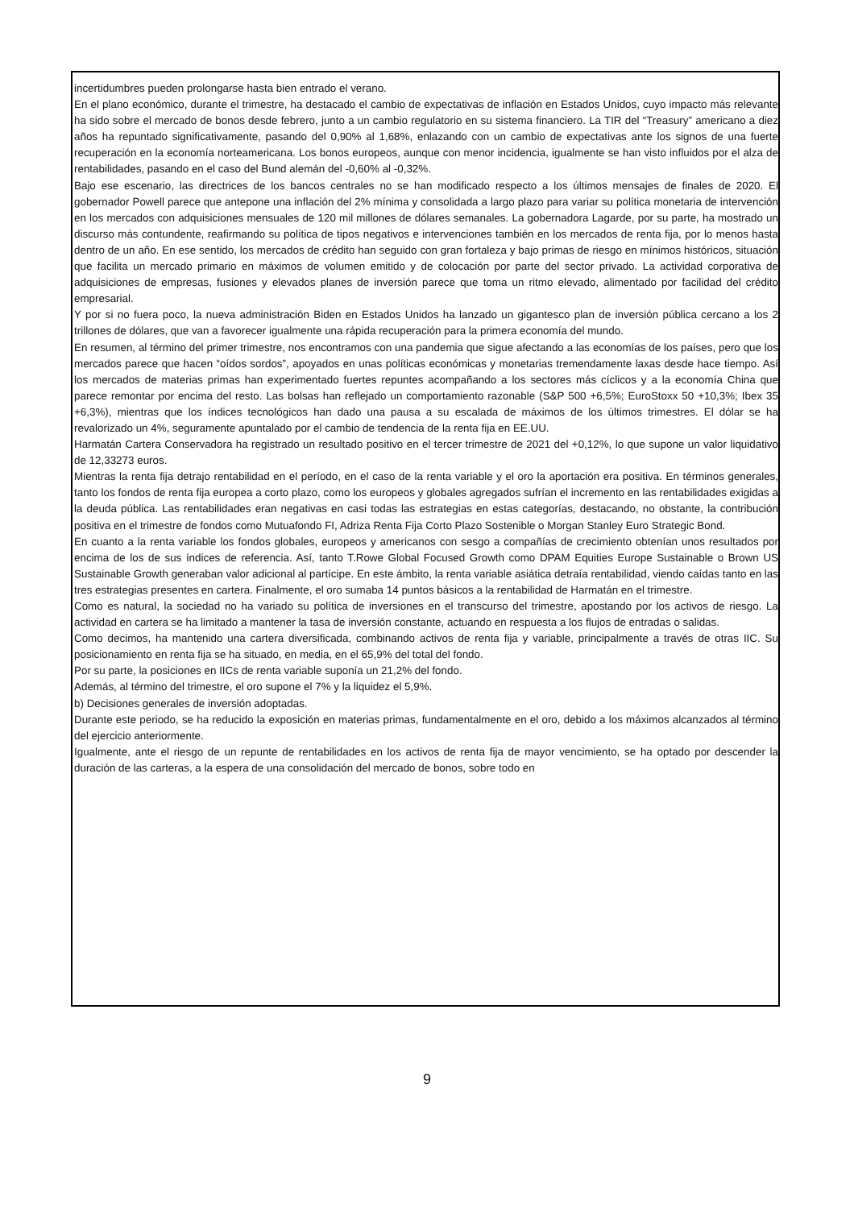incertidumbres pueden prolongarse hasta bien entrado el verano.
En el plano económico, durante el trimestre, ha destacado el cambio de expectativas de inflación en Estados Unidos, cuyo impacto más relevante ha sido sobre el mercado de bonos desde febrero, junto a un cambio regulatorio en su sistema financiero. La TIR del “Treasury” americano a diez años ha repuntado significativamente, pasando del 0,90% al 1,68%, enlazando con un cambio de expectativas ante los signos de una fuerte recuperación en la economía norteamericana. Los bonos europeos, aunque con menor incidencia, igualmente se han visto influidos por el alza de rentabilidades, pasando en el caso del Bund alemán del -0,60% al -0,32%.
Bajo ese escenario, las directrices de los bancos centrales no se han modificado respecto a los últimos mensajes de finales de 2020. El gobernador Powell parece que antepone una inflación del 2% mínima y consolidada a largo plazo para variar su política monetaria de intervención en los mercados con adquisiciones mensuales de 120 mil millones de dólares semanales. La gobernadora Lagarde, por su parte, ha mostrado un discurso más contundente, reafirmando su política de tipos negativos e intervenciones también en los mercados de renta fija, por lo menos hasta dentro de un año. En ese sentido, los mercados de crédito han seguido con gran fortaleza y bajo primas de riesgo en mínimos históricos, situación que facilita un mercado primario en máximos de volumen emitido y de colocación por parte del sector privado. La actividad corporativa de adquisiciones de empresas, fusiones y elevados planes de inversión parece que toma un ritmo elevado, alimentado por facilidad del crédito empresarial.
Y por si no fuera poco, la nueva administración Biden en Estados Unidos ha lanzado un gigantesco plan de inversión pública cercano a los 2 trillones de dólares, que van a favorecer igualmente una rápida recuperación para la primera economía del mundo.
En resumen, al término del primer trimestre, nos encontramos con una pandemia que sigue afectando a las economías de los países, pero que los mercados parece que hacen “oídos sordos”, apoyados en unas políticas económicas y monetarias tremendamente laxas desde hace tiempo. Así los mercados de materias primas han experimentado fuertes repuntes acompañando a los sectores más cíclicos y a la economía China que parece remontar por encima del resto. Las bolsas han reflejado un comportamiento razonable (S&P 500 +6,5%; EuroStoxx 50 +10,3%; Ibex 35 +6,3%), mientras que los índices tecnológicos han dado una pausa a su escalada de máximos de los últimos trimestres. El dólar se ha revalorizado un 4%, seguramente apuntalado por el cambio de tendencia de la renta fija en EE.UU.
Harmatán Cartera Conservadora ha registrado un resultado positivo en el tercer trimestre de 2021 del +0,12%, lo que supone un valor liquidativo de 12,33273 euros.
Mientras la renta fija detrajo rentabilidad en el período, en el caso de la renta variable y el oro la aportación era positiva. En términos generales, tanto los fondos de renta fija europea a corto plazo, como los europeos y globales agregados sufrían el incremento en las rentabilidades exigidas a la deuda pública. Las rentabilidades eran negativas en casi todas las estrategias en estas categorías, destacando, no obstante, la contribución positiva en el trimestre de fondos como Mutuafondo FI, Adriza Renta Fija Corto Plazo Sostenible o Morgan Stanley Euro Strategic Bond.
En cuanto a la renta variable los fondos globales, europeos y americanos con sesgo a compañías de crecimiento obtenían unos resultados por encima de los de sus índices de referencia. Así, tanto T.Rowe Global Focused Growth como DPAM Equities Europe Sustainable o Brown US Sustainable Growth generaban valor adicional al partícipe. En este ámbito, la renta variable asiática detraía rentabilidad, viendo caídas tanto en las tres estrategias presentes en cartera. Finalmente, el oro sumaba 14 puntos básicos a la rentabilidad de Harmatán en el trimestre.
Como es natural, la sociedad no ha variado su política de inversiones en el transcurso del trimestre, apostando por los activos de riesgo. La actividad en cartera se ha limitado a mantener la tasa de inversión constante, actuando en respuesta a los flujos de entradas o salidas.
Como decimos, ha mantenido una cartera diversificada, combinando activos de renta fija y variable, principalmente a través de otras IIC. Su posicionamiento en renta fija se ha situado, en media, en el 65,9% del total del fondo.
Por su parte, la posiciones en IICs de renta variable suponía un 21,2% del fondo.
Además, al término del trimestre, el oro supone el 7% y la liquidez el 5,9%.
b) Decisiones generales de inversión adoptadas.
Durante este periodo, se ha reducido la exposición en materias primas, fundamentalmente en el oro, debido a los máximos alcanzados al término del ejercicio anteriormente.
Igualmente, ante el riesgo de un repunte de rentabilidades en los activos de renta fija de mayor vencimiento, se ha optado por descender la duración de las carteras, a la espera de una consolidación del mercado de bonos, sobre todo en
9